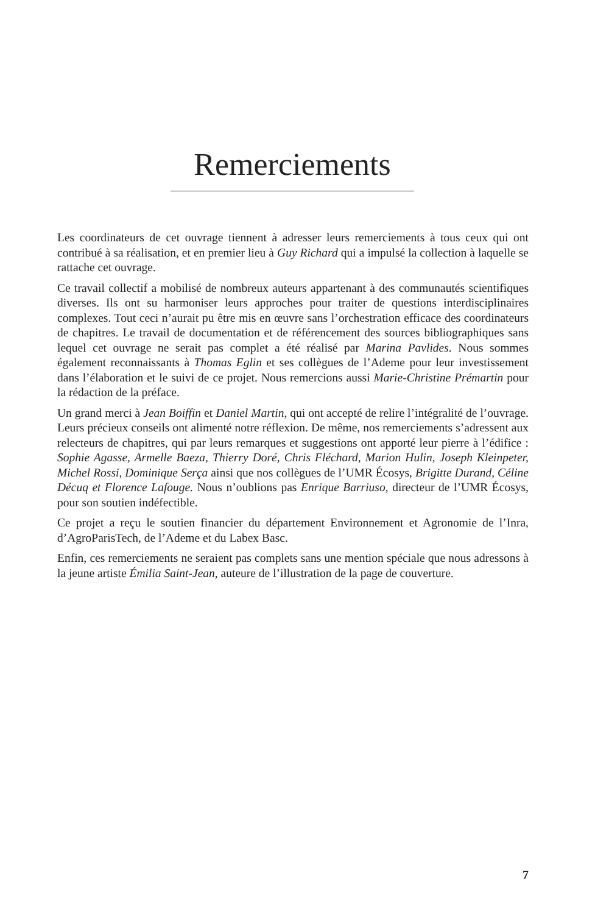Remerciements
Les coordinateurs de cet ouvrage tiennent à adresser leurs remerciements à tous ceux qui ont contribué à sa réalisation, et en premier lieu à Guy Richard qui a impulsé la collection à laquelle se rattache cet ouvrage.
Ce travail collectif a mobilisé de nombreux auteurs appartenant à des communautés scientifiques diverses. Ils ont su harmoniser leurs approches pour traiter de questions interdisciplinaires complexes. Tout ceci n’aurait pu être mis en œuvre sans l’orchestration efficace des coordinateurs de chapitres. Le travail de documentation et de référencement des sources bibliographiques sans lequel cet ouvrage ne serait pas complet a été réalisé par Marina Pavlides. Nous sommes également reconnaissants à Thomas Eglin et ses collègues de l’Ademe pour leur investissement dans l’élaboration et le suivi de ce projet. Nous remercions aussi Marie-Christine Prémartin pour la rédaction de la préface.
Un grand merci à Jean Boiffin et Daniel Martin, qui ont accepté de relire l’intégralité de l’ouvrage. Leurs précieux conseils ont alimenté notre réflexion. De même, nos remerciements s’adressent aux relecteurs de chapitres, qui par leurs remarques et suggestions ont apporté leur pierre à l’édifice : Sophie Agasse, Armelle Baeza, Thierry Doré, Chris Fléchard, Marion Hulin, Joseph Kleinpeter, Michel Rossi, Dominique Serça ainsi que nos collègues de l’UMR Écosys, Brigitte Durand, Céline Décuq et Florence Lafouge. Nous n’oublions pas Enrique Barriuso, directeur de l’UMR Écosys, pour son soutien indéfectible.
Ce projet a reçu le soutien financier du département Environnement et Agronomie de l’Inra, d’AgroParisTech, de l’Ademe et du Labex Basc.
Enfin, ces remerciements ne seraient pas complets sans une mention spéciale que nous adressons à la jeune artiste Émilia Saint-Jean, auteure de l’illustration de la page de couverture.
7